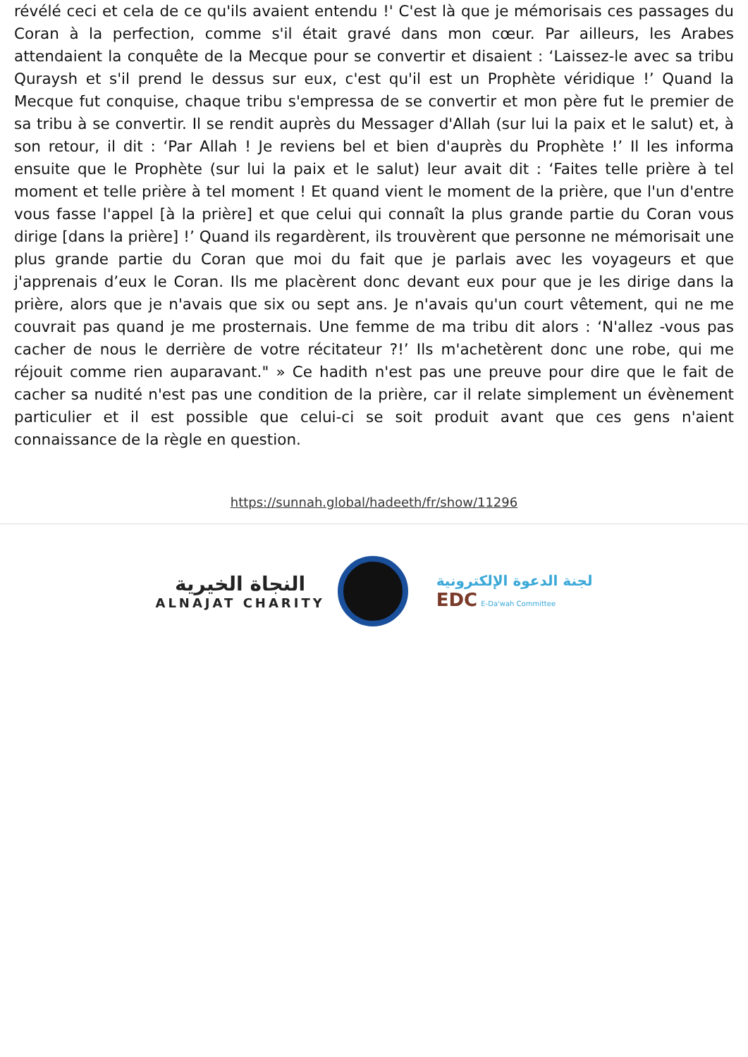révélé ceci et cela de ce qu'ils avaient entendu !' C'est là que je mémorisais ces passages du Coran à la perfection, comme s'il était gravé dans mon cœur. Par ailleurs, les Arabes attendaient la conquête de la Mecque pour se convertir et disaient : ‘Laissez-le avec sa tribu Quraysh et s'il prend le dessus sur eux, c'est qu'il est un Prophète véridique !’ Quand la Mecque fut conquise, chaque tribu s'empressa de se convertir et mon père fut le premier de sa tribu à se convertir. Il se rendit auprès du Messager d'Allah (sur lui la paix et le salut) et, à son retour, il dit : ‘Par Allah ! Je reviens bel et bien d'auprès du Prophète !’ Il les informa ensuite que le Prophète (sur lui la paix et le salut) leur avait dit : ‘Faites telle prière à tel moment et telle prière à tel moment ! Et quand vient le moment de la prière, que l'un d'entre vous fasse l'appel [à la prière] et que celui qui connaît la plus grande partie du Coran vous dirige [dans la prière] !’ Quand ils regardèrent, ils trouvèrent que personne ne mémorisait une plus grande partie du Coran que moi du fait que je parlais avec les voyageurs et que j'apprenais d’eux le Coran. Ils me placèrent donc devant eux pour que je les dirige dans la prière, alors que je n'avais que six ou sept ans. Je n'avais qu'un court vêtement, qui ne me couvrait pas quand je me prosternais. Une femme de ma tribu dit alors : ‘N'allez -vous pas cacher de nous le derrière de votre récitateur ?!’ Ils m'achetèrent donc une robe, qui me réjouit comme rien auparavant." » Ce hadith n'est pas une preuve pour dire que le fait de cacher sa nudité n'est pas une condition de la prière, car il relate simplement un évènement particulier et il est possible que celui-ci se soit produit avant que ces gens n'aient connaissance de la règle en question.
https://sunnah.global/hadeeth/fr/show/11296
النجاة الخيرية
ALNAJAT CHARITY
لجنة الدعوة الإلكترونية
EDC E-Da'wah Committee